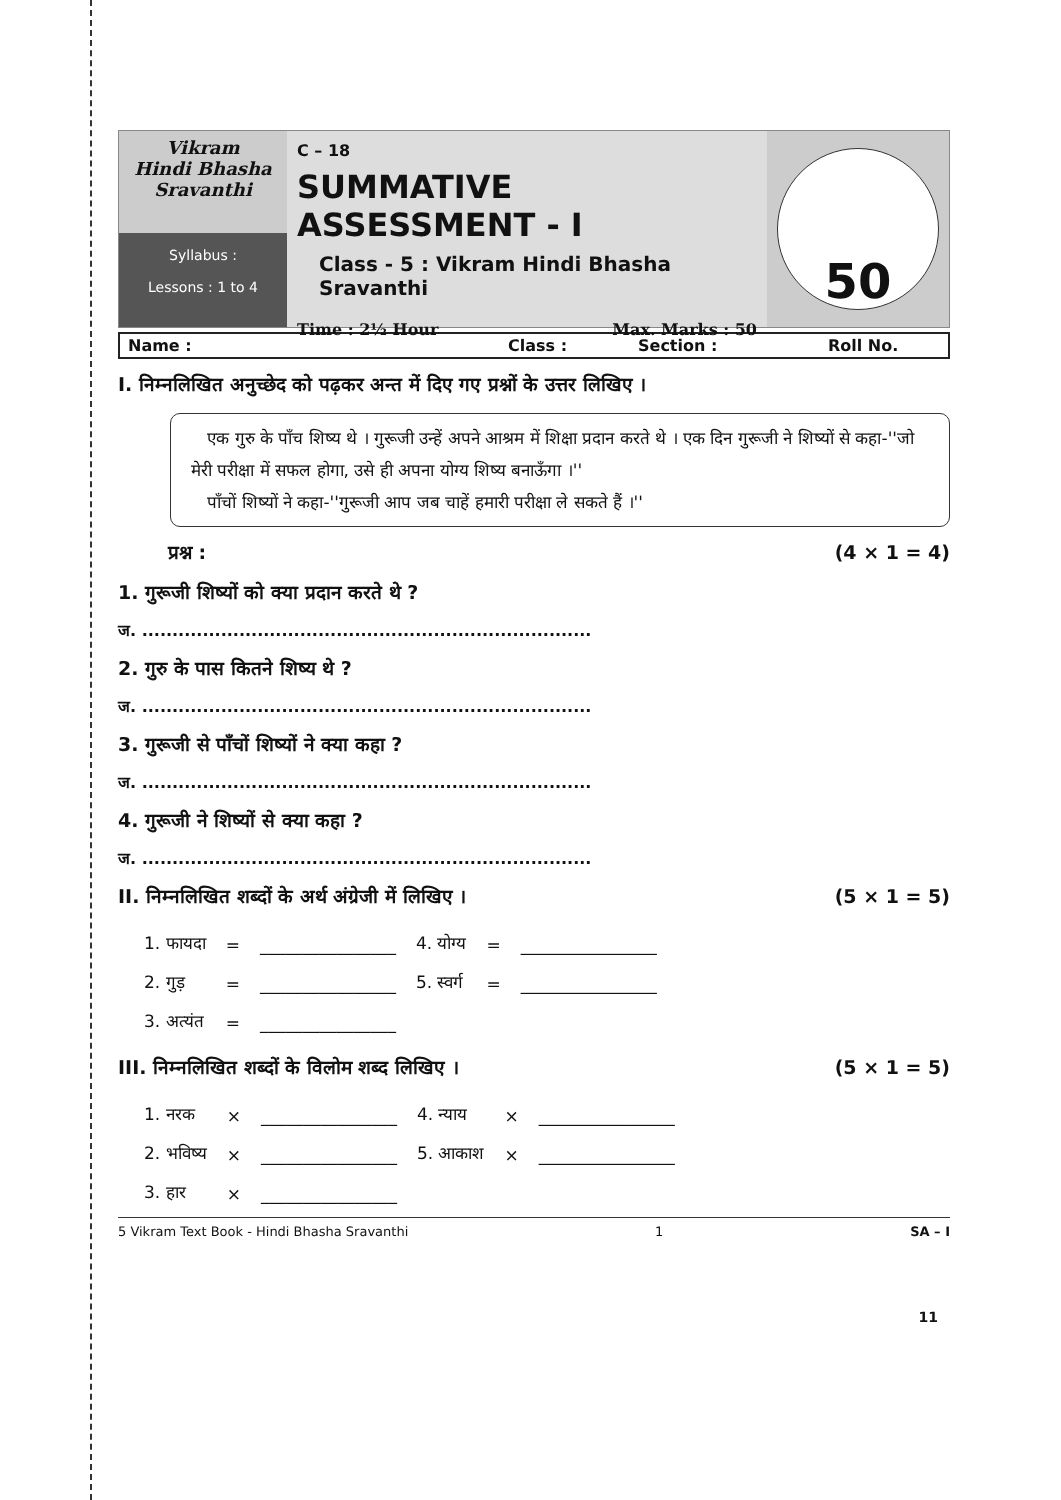Vikram
Hindi Bhasha
Sravanthi
Syllabus :
Lessons : 1 to 4
C – 18
SUMMATIVE ASSESSMENT - I
Class - 5 : Vikram Hindi Bhasha Sravanthi
Time : 2½ Hour Max. Marks : 50
50
Name : Class : Section : Roll No.
I. निम्नलिखित अनुच्छेद को पढ़कर अन्त में दिए गए प्रश्नों के उत्तर लिखिए ।
एक गुरु के पाँच शिष्य थे । गुरूजी उन्हें अपने आश्रम में शिक्षा प्रदान करते थे । एक दिन गुरूजी ने शिष्यों से कहा-''जो मेरी परीक्षा में सफल होगा, उसे ही अपना योग्य शिष्य बनाऊँगा ।''
पाँचों शिष्यों ने कहा-''गुरूजी आप जब चाहें हमारी परीक्षा ले सकते हैं ।''
प्रश्न : (4 × 1 = 4)
1. गुरूजी शिष्यों को क्या प्रदान करते थे ?
ज. ..........................................................................
2. गुरु के पास कितने शिष्य थे ?
ज. ..........................................................................
3. गुरूजी से पाँचों शिष्यों ने क्या कहा ?
ज. ..........................................................................
4. गुरूजी ने शिष्यों से क्या कहा ?
ज. ..........................................................................
II. निम्नलिखित शब्दों के अर्थ अंग्रेजी में लिखिए । (5 × 1 = 5)
| 1. फायदा | = | ________________ | 4. योग्य | = | ________________ |
| 2. गुड़ | = | ________________ | 5. स्वर्ग | = | ________________ |
| 3. अत्यंत | = | ________________ | | | |
III. निम्नलिखित शब्दों के विलोम शब्द लिखिए । (5 × 1 = 5)
| 1. नरक | × | ________________ | 4. न्याय | × | ________________ |
| 2. भविष्य | × | ________________ | 5. आकाश | × | ________________ |
| 3. हार | × | ________________ | | | |
5 Vikram Text Book - Hindi Bhasha Sravanthi 1 SA – I
11